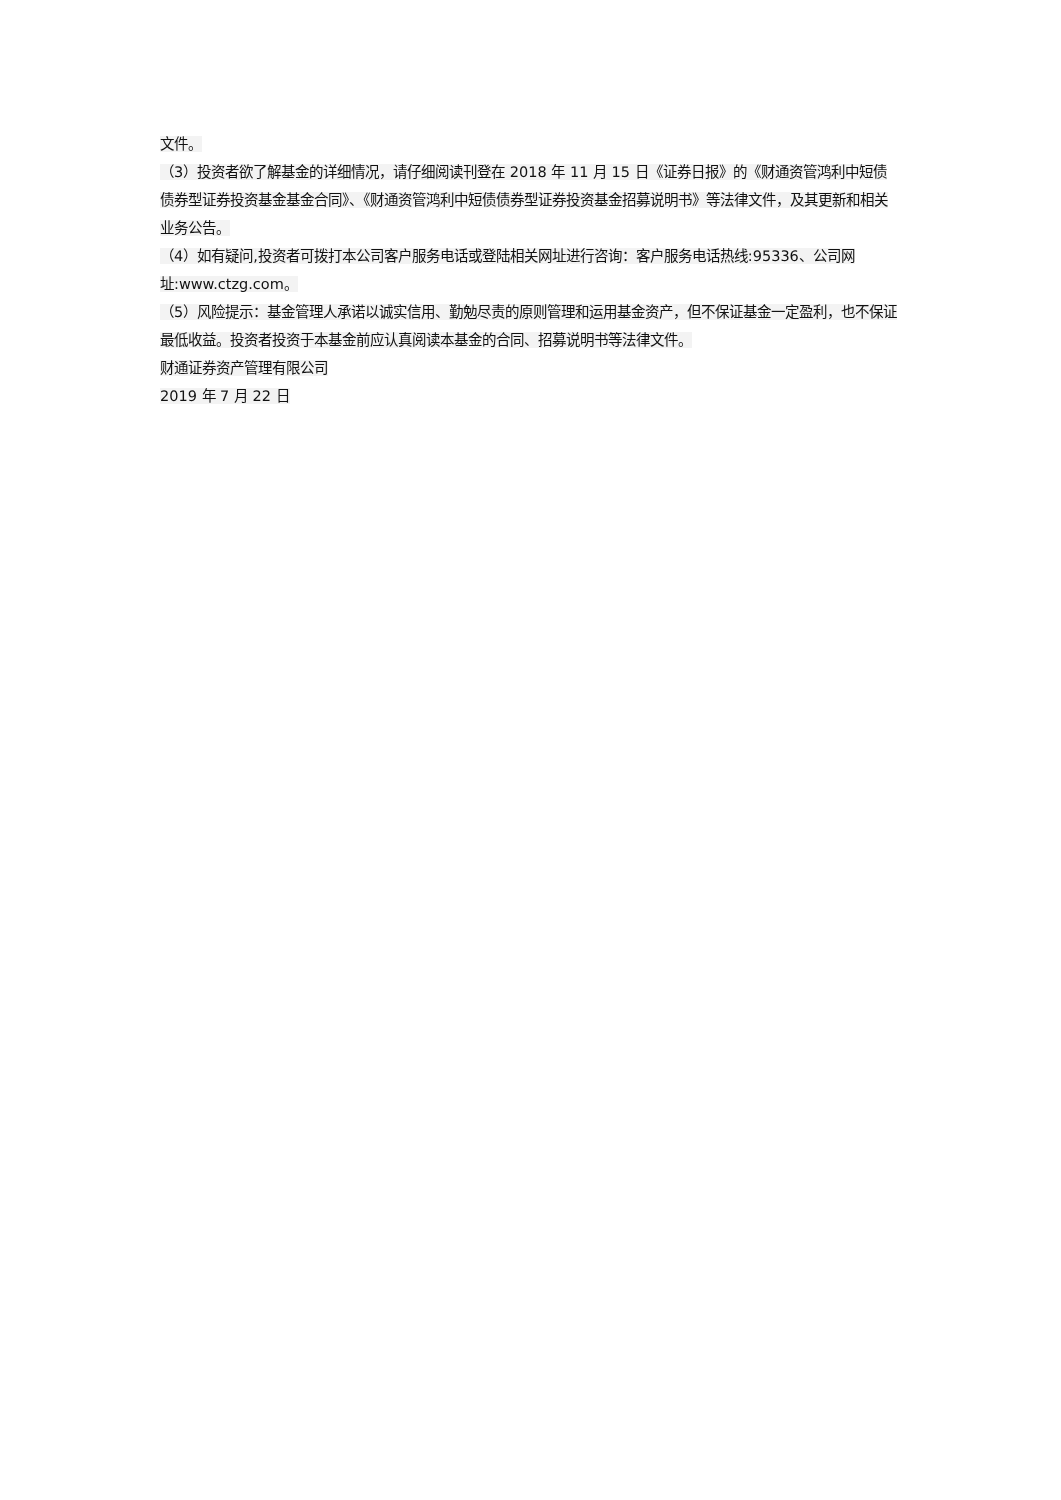文件。
（3）投资者欲了解基金的详细情况，请仔细阅读刊登在 2018 年 11 月 15 日《证券日报》的《财通资管鸿利中短债债券型证券投资基金基金合同》、《财通资管鸿利中短债债券型证券投资基金招募说明书》等法律文件，及其更新和相关业务公告。
（4）如有疑问,投资者可拨打本公司客户服务电话或登陆相关网址进行咨询：客户服务电话热线:95336、公司网址:www.ctzg.com。
（5）风险提示：基金管理人承诺以诚实信用、勤勉尽责的原则管理和运用基金资产，但不保证基金一定盈利，也不保证最低收益。投资者投资于本基金前应认真阅读本基金的合同、招募说明书等法律文件。
财通证券资产管理有限公司
2019 年 7 月 22 日